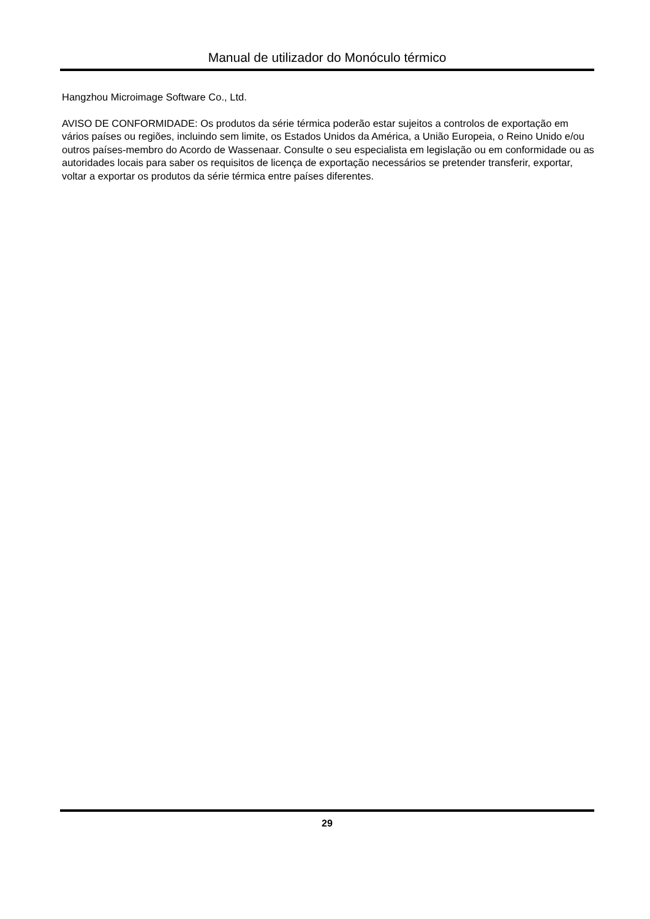Manual de utilizador do Monóculo térmico
Hangzhou Microimage Software Co., Ltd.
AVISO DE CONFORMIDADE: Os produtos da série térmica poderão estar sujeitos a controlos de exportação em vários países ou regiões, incluindo sem limite, os Estados Unidos da América, a União Europeia, o Reino Unido e/ou outros países-membro do Acordo de Wassenaar. Consulte o seu especialista em legislação ou em conformidade ou as autoridades locais para saber os requisitos de licença de exportação necessários se pretender transferir, exportar, voltar a exportar os produtos da série térmica entre países diferentes.
29